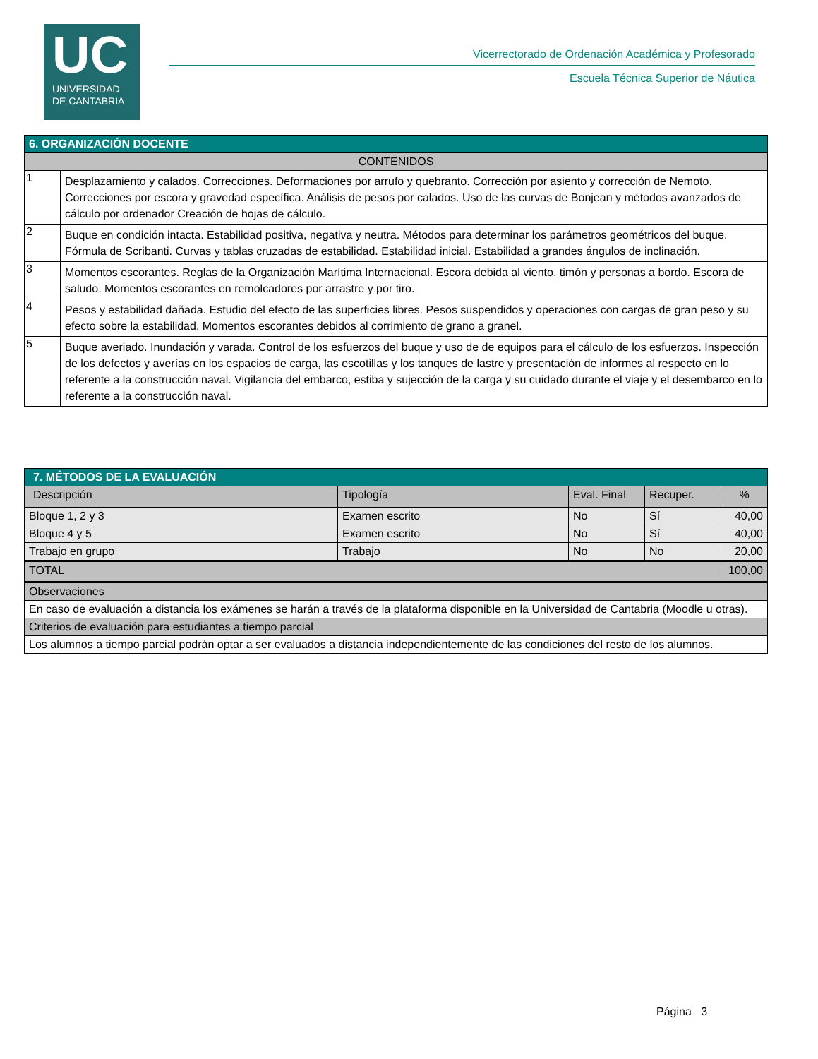UC
UNIVERSIDAD
DE CANTABRIA
Vicerrectorado de Ordenación Académica y Profesorado
Escuela Técnica Superior de Náutica
| 6. ORGANIZACIÓN DOCENTE | |
| --- | --- |
| CONTENIDOS | |
| 1 | Desplazamiento y calados. Correcciones. Deformaciones por arrufo y quebranto. Corrección por asiento y corrección de Nemoto. Correcciones por escora y gravedad específica. Análisis de pesos por calados. Uso de las curvas de Bonjean y métodos avanzados de cálculo por ordenador Creación de hojas de cálculo. |
| 2 | Buque en condición intacta. Estabilidad positiva, negativa y neutra. Métodos para determinar los parámetros geométricos del buque. Fórmula de Scribanti. Curvas y tablas cruzadas de estabilidad. Estabilidad inicial. Estabilidad a grandes ángulos de inclinación. |
| 3 | Momentos escorantes. Reglas de la Organización Marítima Internacional. Escora debida al viento, timón y personas a bordo. Escora de saludo. Momentos escorantes en remolcadores por arrastre y por tiro. |
| 4 | Pesos y estabilidad dañada. Estudio del efecto de las superficies libres. Pesos suspendidos y operaciones con cargas de gran peso y su efecto sobre la estabilidad. Momentos escorantes debidos al corrimiento de grano a granel. |
| 5 | Buque averiado. Inundación y varada. Control de los esfuerzos del buque y uso de de equipos para el cálculo de los esfuerzos. Inspección de los defectos y averías en los espacios de carga, las escotillas y los tanques de lastre y presentación de informes al respecto en lo referente a la construcción naval. Vigilancia del embarco, estiba y sujección de la carga y su cuidado durante el viaje y el desembarco en lo referente a la construcción naval. |
| 7. MÉTODOS DE LA EVALUACIÓN | | | | |
| --- | --- | --- | --- | --- |
| Descripción | Tipología | Eval. Final | Recuper. | % |
| Bloque 1, 2 y 3 | Examen escrito | No | Sí | 40,00 |
| Bloque 4 y 5 | Examen escrito | No | Sí | 40,00 |
| Trabajo en grupo | Trabajo | No | No | 20,00 |
| TOTAL | | | | 100,00 |
| Observaciones | | | | |
| En caso de evaluación a distancia los exámenes se harán a través de la plataforma disponible en la Universidad de Cantabria (Moodle u otras). | | | | |
| Criterios de evaluación para estudiantes a tiempo parcial | | | | |
| Los alumnos a tiempo parcial podrán optar a ser evaluados a distancia independientemente de las condiciones del resto de los alumnos. | | | | |
Página 3